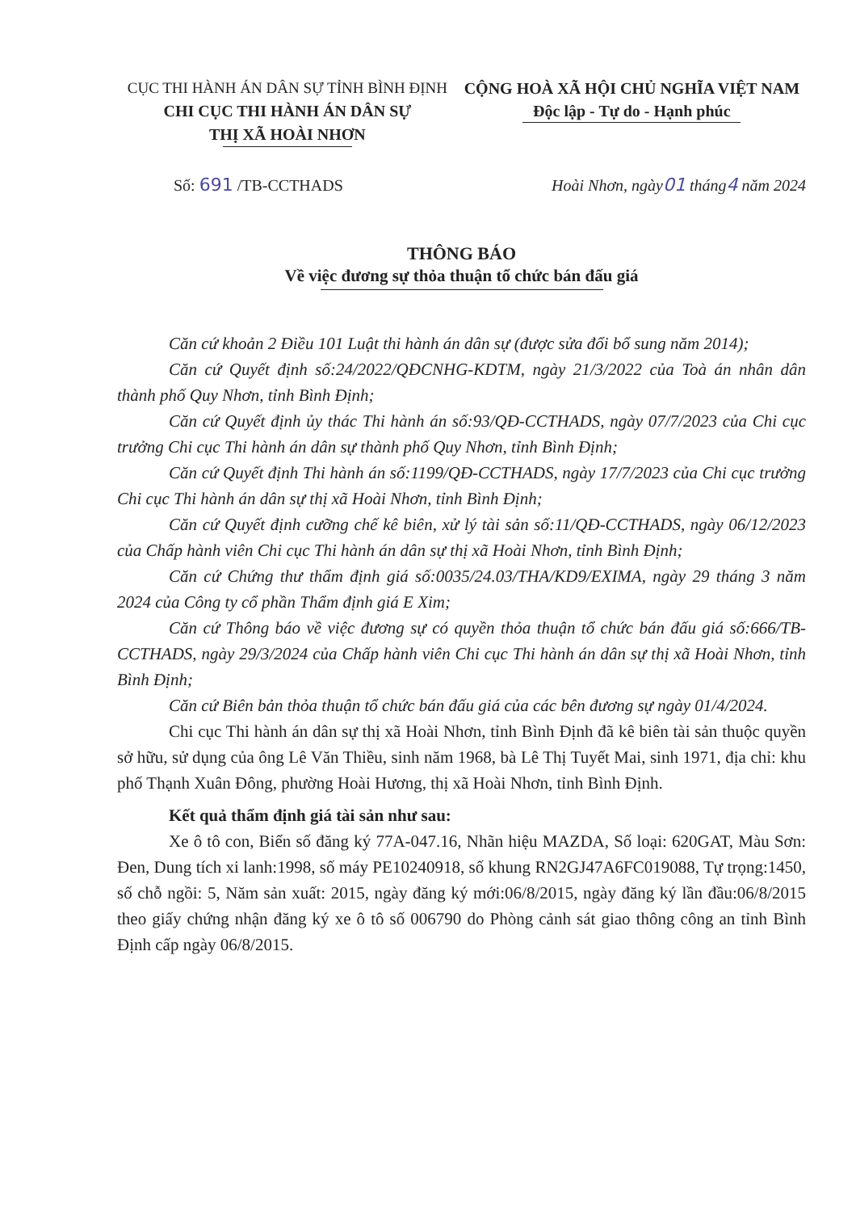CỤC THI HÀNH ÁN DÂN SỰ TỈNH BÌNH ĐỊNH
CHI CỤC THI HÀNH ÁN DÂN SỰ
THỊ XÃ HOÀI NHƠN
CỘNG HOÀ XÃ HỘI CHỦ NGHĨA VIỆT NAM
Độc lập - Tự do - Hạnh phúc
Số: 691 /TB-CCTHADS Hoài Nhơn, ngày01 tháng4 năm 2024
THÔNG BÁO
Về việc đương sự thỏa thuận tổ chức bán đấu giá
Căn cứ khoản 2 Điều 101 Luật thi hành án dân sự (được sửa đổi bổ sung năm 2014);
Căn cứ Quyết định số:24/2022/QĐCNHG-KDTM, ngày 21/3/2022 của Toà án nhân dân thành phố Quy Nhơn, tỉnh Bình Định;
Căn cứ Quyết định ủy thác Thi hành án số:93/QĐ-CCTHADS, ngày 07/7/2023 của Chi cục trưởng Chi cục Thi hành án dân sự thành phố Quy Nhơn, tỉnh Bình Định;
Căn cứ Quyết định Thi hành án số:1199/QĐ-CCTHADS, ngày 17/7/2023 của Chi cục trưởng Chi cục Thi hành án dân sự thị xã Hoài Nhơn, tỉnh Bình Định;
Căn cứ Quyết định cưỡng chế kê biên, xử lý tài sản số:11/QĐ-CCTHADS, ngày 06/12/2023 của Chấp hành viên Chi cục Thi hành án dân sự thị xã Hoài Nhơn, tỉnh Bình Định;
Căn cứ Chứng thư thẩm định giá số:0035/24.03/THA/KD9/EXIMA, ngày 29 tháng 3 năm 2024 của Công ty cổ phần Thẩm định giá E Xim;
Căn cứ Thông báo về việc đương sự có quyền thỏa thuận tổ chức bán đấu giá số:666/TB-CCTHADS, ngày 29/3/2024 của Chấp hành viên Chi cục Thi hành án dân sự thị xã Hoài Nhơn, tỉnh Bình Định;
Căn cứ Biên bản thỏa thuận tổ chức bán đấu giá của các bên đương sự ngày 01/4/2024.
Chi cục Thi hành án dân sự thị xã Hoài Nhơn, tỉnh Bình Định đã kê biên tài sản thuộc quyền sở hữu, sử dụng của ông Lê Văn Thiều, sinh năm 1968, bà Lê Thị Tuyết Mai, sinh 1971, địa chỉ: khu phố Thạnh Xuân Đông, phường Hoài Hương, thị xã Hoài Nhơn, tỉnh Bình Định.
Kết quả thẩm định giá tài sản như sau:
Xe ô tô con, Biển số đăng ký 77A-047.16, Nhãn hiệu MAZDA, Số loại: 620GAT, Màu Sơn: Đen, Dung tích xi lanh:1998, số máy PE10240918, số khung RN2GJ47A6FC019088, Tự trọng:1450, số chỗ ngồi: 5, Năm sản xuất: 2015, ngày đăng ký mới:06/8/2015, ngày đăng ký lần đầu:06/8/2015 theo giấy chứng nhận đăng ký xe ô tô số 006790 do Phòng cảnh sát giao thông công an tỉnh Bình Định cấp ngày 06/8/2015.